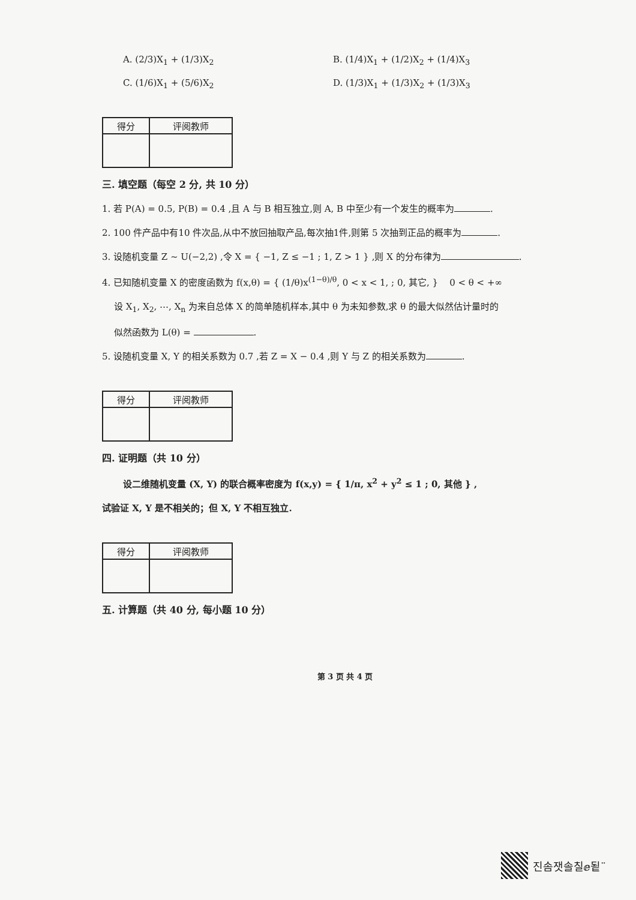A. (2/3)X<sub>1</sub> + (1/3)X<sub>2</sub>
B. (1/4)X<sub>1</sub> + (1/2)X<sub>2</sub> + (1/4)X<sub>3</sub>
C. (1/6)X<sub>1</sub> + (5/6)X<sub>2</sub>
D. (1/3)X<sub>1</sub> + (1/3)X<sub>2</sub> + (1/3)X<sub>3</sub>
| 得分 | 评阅教师 |
| --- | --- |
三. 填空题（每空 2 分, 共 10 分）
1. 若 P(A) = 0.5, P(B) = 0.4 ,且 A 与 B 相互独立,则 A, B 中至少有一个发生的概率为 .
2. 100 件产品中有10 件次品,从中不放回抽取产品,每次抽1件,则第 5 次抽到正品的概率为 .
3. 设随机变量 Z ~ U(−2,2) ,令 X = { −1, Z ≤ −1 ; 1, Z > 1 } ,则 X 的分布律为 .
4. 已知随机变量 X 的密度函数为 f(x,θ) = { (1/θ)x<sup>(1−θ)/θ</sup>, 0 < x < 1, ; 0, 其它, } 0 < θ < +∞
设 X<sub>1</sub>, X<sub>2</sub>, ⋯, X<sub>n</sub> 为来自总体 X 的简单随机样本,其中 θ 为未知参数,求 θ 的最大似然估计量时的
似然函数为 L(θ) = .
5. 设随机变量 X, Y 的相关系数为 0.7 ,若 Z = X − 0.4 ,则 Y 与 Z 的相关系数为 .
| 得分 | 评阅教师 |
| --- | --- |
四. 证明题（共 10 分）
设二维随机变量 (X, Y) 的联合概率密度为 f(x,y) = { 1/π, x<sup>2</sup> + y<sup>2</sup> ≤ 1 ; 0, 其他 } ,
试验证 X, Y 是不相关的；但 X, Y 不相互独立.
| 得分 | 评阅教师 |
| --- | --- |
五. 计算题（共 40 分, 每小题 10 分）
第 3 页 共 4 页
진솜잿솔칠ⅇ됱¨